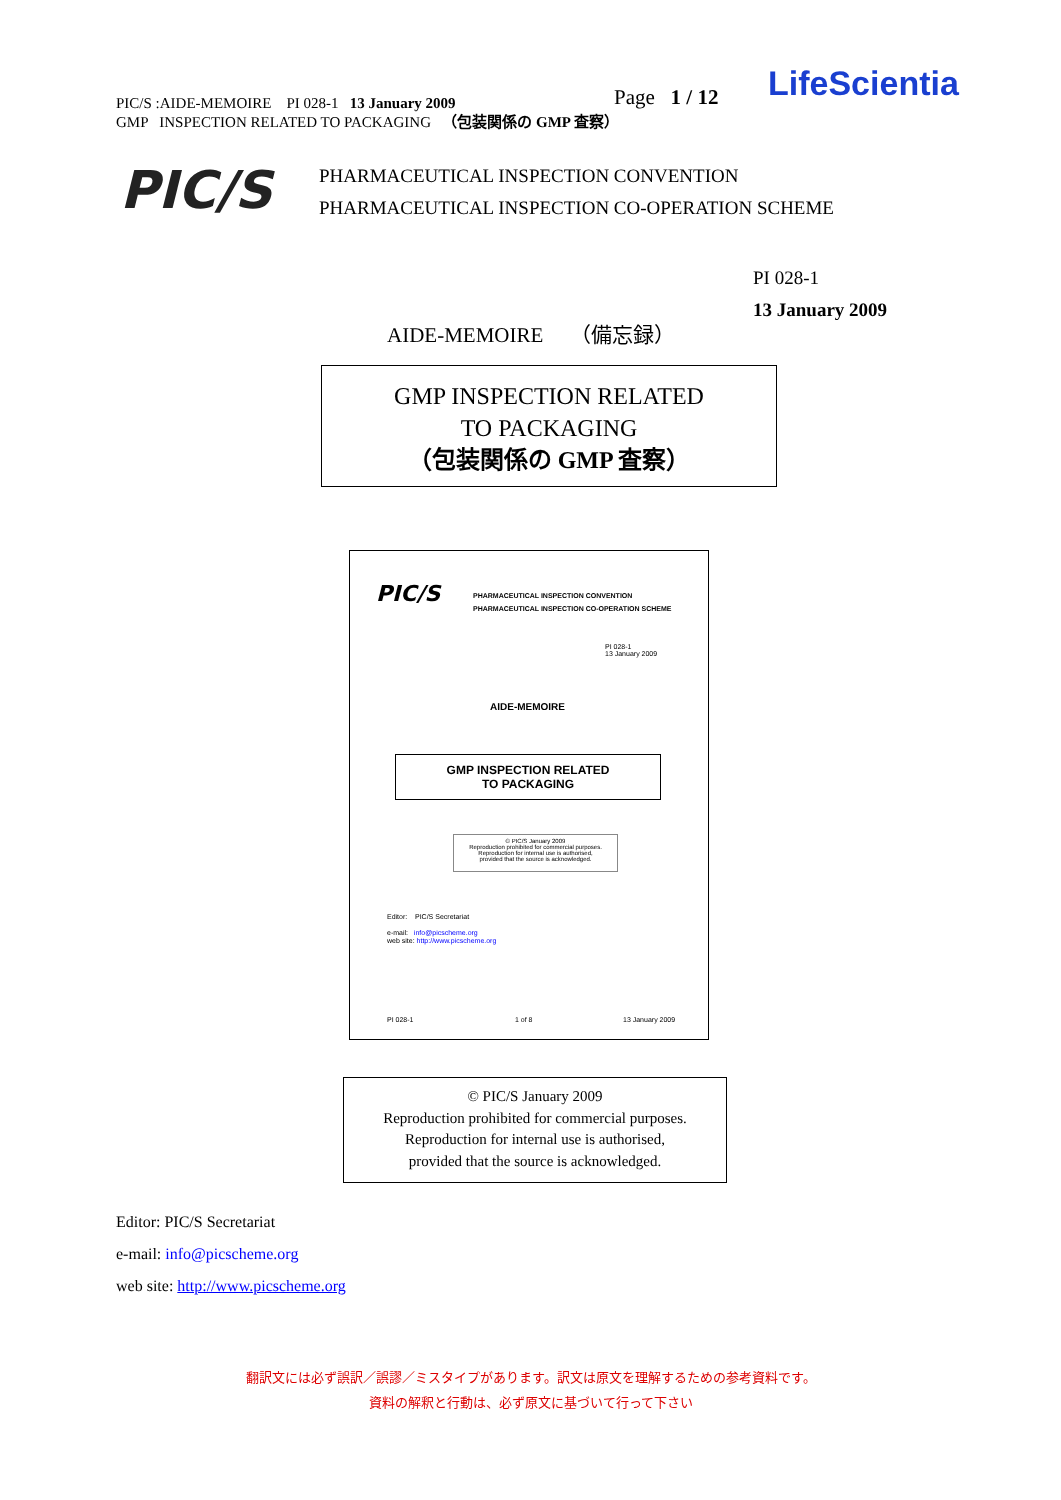PIC/S :AIDE-MEMOIRE PI 028-1 13 January 2009
GMP INSPECTION RELATED TO PACKAGING （包装関係の GMP 査察）
Page 1 / 12 LifeScientia
PIC/S
PHARMACEUTICAL INSPECTION CONVENTION
PHARMACEUTICAL INSPECTION CO-OPERATION SCHEME
PI 028-1
13 January 2009
AIDE-MEMOIRE （備忘録）
GMP INSPECTION RELATED
TO PACKAGING
（包装関係の GMP 査察）
PIC/S
PHARMACEUTICAL INSPECTION CONVENTION
PHARMACEUTICAL INSPECTION CO-OPERATION SCHEME
PI 028-1
13 January 2009
AIDE-MEMOIRE
GMP INSPECTION RELATED
TO PACKAGING
© PIC/S January 2009
Reproduction prohibited for commercial purposes.
Reproduction for internal use is authorised,
provided that the source is acknowledged.
Editor: PIC/S Secretariat
e-mail: info@picscheme.org
web site: http://www.picscheme.org
PI 028-1 1 of 8 13 January 2009
© PIC/S January 2009
Reproduction prohibited for commercial purposes.
Reproduction for internal use is authorised,
provided that the source is acknowledged.
Editor: PIC/S Secretariat
e-mail: info@picscheme.org
web site: http://www.picscheme.org
翻訳文には必ず誤訳／誤謬／ミスタイプがあります。訳文は原文を理解するための参考資料です。
資料の解釈と行動は、必ず原文に基づいて行って下さい